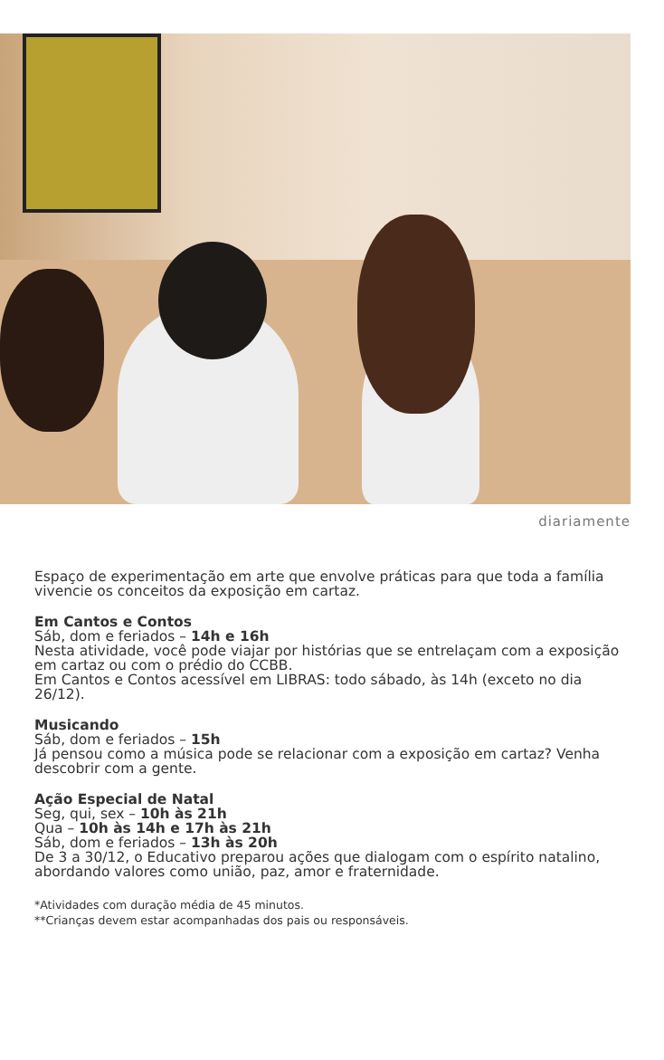diariamente
Espaço de experimentação em arte que envolve práticas para que toda a família vivencie os conceitos da exposição em cartaz.
Em Cantos e Contos
Sáb, dom e feriados – 14h e 16h
Nesta atividade, você pode viajar por histórias que se entrelaçam com a exposição em cartaz ou com o prédio do CCBB.
Em Cantos e Contos acessível em LIBRAS: todo sábado, às 14h (exceto no dia 26/12).
Musicando
Sáb, dom e feriados – 15h
Já pensou como a música pode se relacionar com a exposição em cartaz? Venha descobrir com a gente.
Ação Especial de Natal
Seg, qui, sex – 10h às 21h
Qua – 10h às 14h e 17h às 21h
Sáb, dom e feriados – 13h às 20h
De 3 a 30/12, o Educativo preparou ações que dialogam com o espírito natalino, abordando valores como união, paz, amor e fraternidade.
*Atividades com duração média de 45 minutos.
**Crianças devem estar acompanhadas dos pais ou responsáveis.